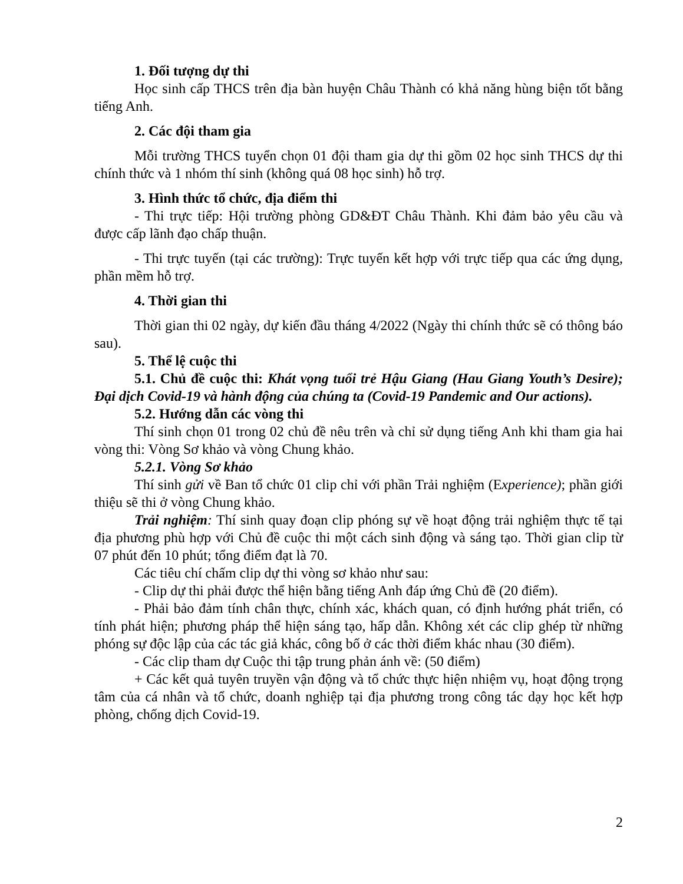1. Đối tượng dự thi
Học sinh cấp THCS trên địa bàn huyện Châu Thành có khả năng hùng biện tốt bằng tiếng Anh.
2. Các đội tham gia
Mỗi trường THCS tuyển chọn 01 đội tham gia dự thi gồm 02 học sinh THCS dự thi chính thức và 1 nhóm thí sinh (không quá 08 học sinh) hỗ trợ.
3. Hình thức tổ chức, địa điểm thi
- Thi trực tiếp: Hội trường phòng GD&ĐT Châu Thành. Khi đảm bảo yêu cầu và được cấp lãnh đạo chấp thuận.
- Thi trực tuyến (tại các trường): Trực tuyến kết hợp với trực tiếp qua các ứng dụng, phần mềm hỗ trợ.
4. Thời gian thi
Thời gian thi 02 ngày, dự kiến đầu tháng 4/2022 (Ngày thi chính thức sẽ có thông báo sau).
5. Thể lệ cuộc thi
5.1. Chủ đề cuộc thi: Khát vọng tuổi trẻ Hậu Giang (Hau Giang Youth’s Desire); Đại dịch Covid-19 và hành động của chúng ta (Covid-19 Pandemic and Our actions).
5.2. Hướng dẫn các vòng thi
Thí sinh chọn 01 trong 02 chủ đề nêu trên và chỉ sử dụng tiếng Anh khi tham gia hai vòng thi: Vòng Sơ khảo và vòng Chung khảo.
5.2.1. Vòng Sơ khảo
Thí sinh gửi về Ban tổ chức 01 clip chỉ với phần Trải nghiệm (Experience); phần giới thiệu sẽ thi ở vòng Chung khảo.
Trải nghiệm: Thí sinh quay đoạn clip phóng sự về hoạt động trải nghiệm thực tế tại địa phương phù hợp với Chủ đề cuộc thi một cách sinh động và sáng tạo. Thời gian clip từ 07 phút đến 10 phút; tổng điểm đạt là 70.
Các tiêu chí chấm clip dự thi vòng sơ khảo như sau:
- Clip dự thi phải được thể hiện bằng tiếng Anh đáp ứng Chủ đề (20 điểm).
- Phải bảo đảm tính chân thực, chính xác, khách quan, có định hướng phát triển, có tính phát hiện; phương pháp thể hiện sáng tạo, hấp dẫn. Không xét các clip ghép từ những phóng sự độc lập của các tác giả khác, công bố ở các thời điểm khác nhau (30 điểm).
- Các clip tham dự Cuộc thi tập trung phản ánh về: (50 điểm)
+ Các kết quả tuyên truyền vận động và tổ chức thực hiện nhiệm vụ, hoạt động trọng tâm của cá nhân và tổ chức, doanh nghiệp tại địa phương trong công tác dạy học kết hợp phòng, chống dịch Covid-19.
2